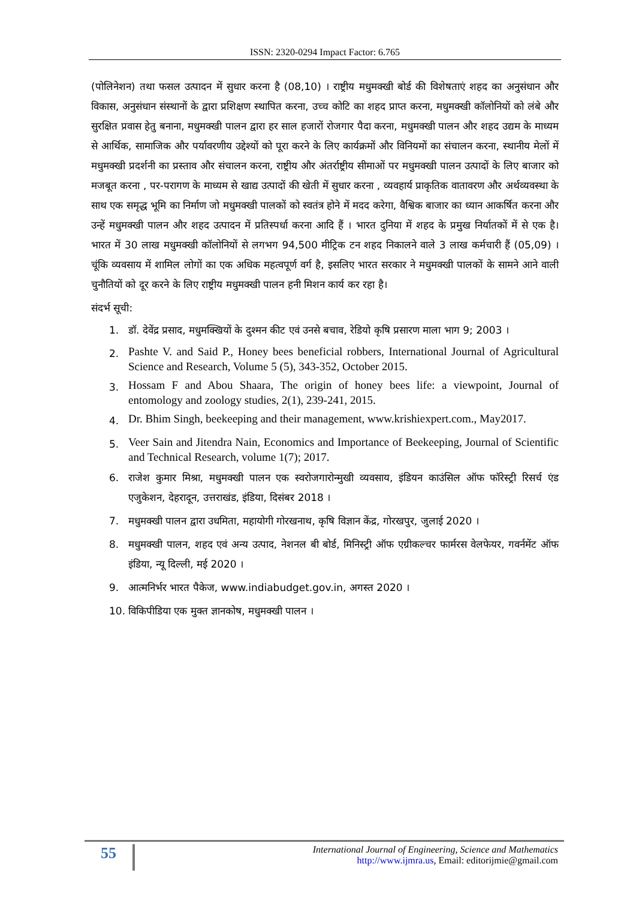ISSN: 2320-0294 Impact Factor: 6.765
(पोलिनेशन) तथा फसल उत्पादन में सुधार करना है (08,10) । राष्ट्रीय मधुमक्खी बोर्ड की विशेषताएं शहद का अनुसंधान और विकास, अनुसंधान संस्थानों के द्वारा प्रशिक्षण स्थापित करना, उच्च कोटि का शहद प्राप्त करना, मधुमक्खी कॉलोनियों को लंबे और सुरक्षित प्रवास हेतु बनाना, मधुमक्खी पालन द्वारा हर साल हजारों रोजगार पैदा करना, मधुमक्खी पालन और शहद उद्यम के माध्यम से आर्थिक, सामाजिक और पर्यावरणीय उद्देश्यों को पूरा करने के लिए कार्यक्रमों और विनियमों का संचालन करना, स्थानीय मेलों में मधुमक्खी प्रदर्शनी का प्रस्ताव और संचालन करना, राष्ट्रीय और अंतर्राष्ट्रीय सीमाओं पर मधुमक्खी पालन उत्पादों के लिए बाजार को मजबूत करना , पर-परागण के माध्यम से खाद्य उत्पादों की खेती में सुधार करना , व्यवहार्य प्राकृतिक वातावरण और अर्थव्यवस्था के साथ एक समृद्ध भूमि का निर्माण जो मधुमक्खी पालकों को स्वतंत्र होने में मदद करेगा, वैश्विक बाजार का ध्यान आकर्षित करना और उन्हें मधुमक्खी पालन और शहद उत्पादन में प्रतिस्पर्धा करना आदि हैं । भारत दुनिया में शहद के प्रमुख निर्यातकों में से एक है। भारत में 30 लाख मधुमक्खी कॉलोनियों से लगभग 94,500 मीट्रिक टन शहद निकालने वाले 3 लाख कर्मचारी हैं (05,09) । चूंकि व्यवसाय में शामिल लोगों का एक अधिक महत्वपूर्ण वर्ग है, इसलिए भारत सरकार ने मधुमक्खी पालकों के सामने आने वाली चुनौतियों को दूर करने के लिए राष्ट्रीय मधुमक्खी पालन हनी मिशन कार्य कर रहा है।
संदर्भ सूची:
1. डॉ. देवेंद्र प्रसाद, मधुमक्खियों के दुश्मन कीट एवं उनसे बचाव, रेडियो कृषि प्रसारण माला भाग 9; 2003 ।
2. Pashte V. and Said P., Honey bees beneficial robbers, International Journal of Agricultural Science and Research, Volume 5 (5), 343-352, October 2015.
3. Hossam F and Abou Shaara, The origin of honey bees life: a viewpoint, Journal of entomology and zoology studies, 2(1), 239-241, 2015.
4. Dr. Bhim Singh, beekeeping and their management, www.krishiexpert.com., May2017.
5. Veer Sain and Jitendra Nain, Economics and Importance of Beekeeping, Journal of Scientific and Technical Research, volume 1(7); 2017.
6. राजेश कुमार मिश्रा, मधुमक्खी पालन एक स्वरोजगारोन्मुखी व्यवसाय, इंडियन काउंसिल ऑफ फॉरेस्ट्री रिसर्च एंड एजुकेशन, देहरादून, उत्तराखंड, इंडिया, दिसंबर 2018 ।
7. मधुमक्खी पालन द्वारा उधमिता, महायोगी गोरखनाथ, कृषि विज्ञान केंद्र, गोरखपुर, जुलाई 2020 ।
8. मधुमक्खी पालन, शहद एवं अन्य उत्पाद, नेशनल बी बोर्ड, मिनिस्ट्री ऑफ एग्रीकल्चर फार्मरस वेलफेयर, गवर्नमेंट ऑफ इंडिया, न्यू दिल्ली, मई 2020 ।
9. आत्मनिर्भर भारत पैकेज, www.indiabudget.gov.in, अगस्त 2020 ।
10. विकिपीडिया एक मुक्त ज्ञानकोष, मधुमक्खी पालन ।
55
International Journal of Engineering, Science and Mathematics
http://www.ijmra.us, Email: editorijmie@gmail.com